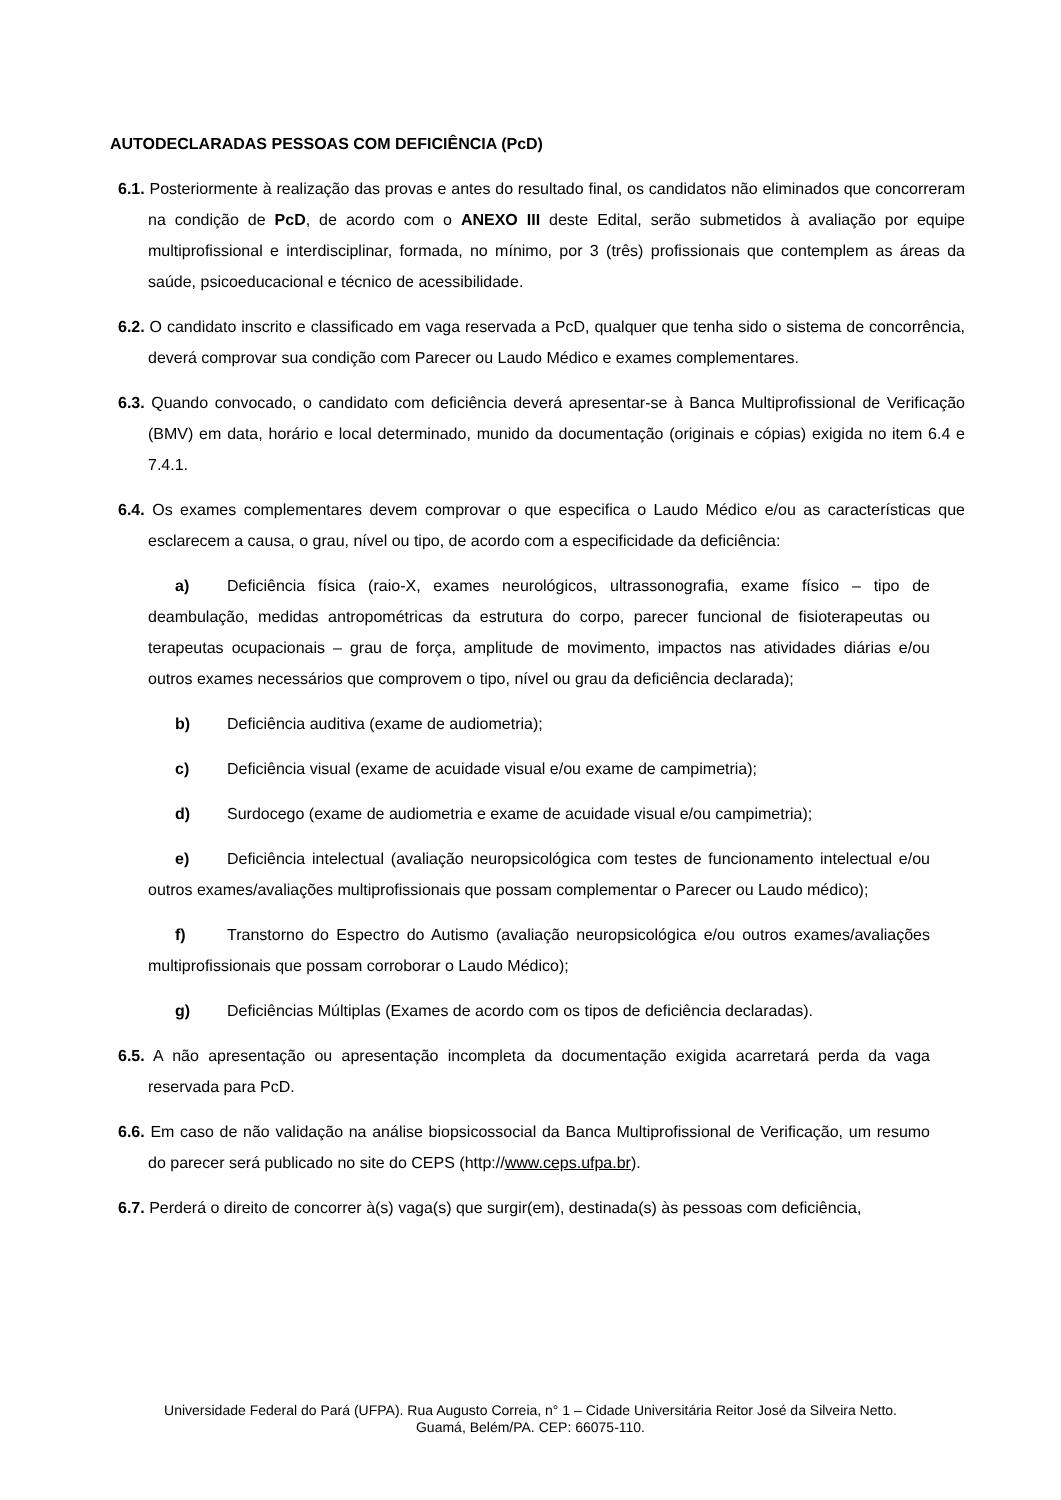AUTODECLARADAS PESSOAS COM DEFICIÊNCIA (PcD)
6.1. Posteriormente à realização das provas e antes do resultado final, os candidatos não eliminados que concorreram na condição de PcD, de acordo com o ANEXO III deste Edital, serão submetidos à avaliação por equipe multiprofissional e interdisciplinar, formada, no mínimo, por 3 (três) profissionais que contemplem as áreas da saúde, psicoeducacional e técnico de acessibilidade.
6.2. O candidato inscrito e classificado em vaga reservada a PcD, qualquer que tenha sido o sistema de concorrência, deverá comprovar sua condição com Parecer ou Laudo Médico e exames complementares.
6.3. Quando convocado, o candidato com deficiência deverá apresentar-se à Banca Multiprofissional de Verificação (BMV) em data, horário e local determinado, munido da documentação (originais e cópias) exigida no item 6.4 e 7.4.1.
6.4. Os exames complementares devem comprovar o que especifica o Laudo Médico e/ou as características que esclarecem a causa, o grau, nível ou tipo, de acordo com a especificidade da deficiência:
a) Deficiência física (raio-X, exames neurológicos, ultrassonografia, exame físico – tipo de deambulação, medidas antropométricas da estrutura do corpo, parecer funcional de fisioterapeutas ou terapeutas ocupacionais – grau de força, amplitude de movimento, impactos nas atividades diárias e/ou outros exames necessários que comprovem o tipo, nível ou grau da deficiência declarada);
b) Deficiência auditiva (exame de audiometria);
c) Deficiência visual (exame de acuidade visual e/ou exame de campimetria);
d) Surdocego (exame de audiometria e exame de acuidade visual e/ou campimetria);
e) Deficiência intelectual (avaliação neuropsicológica com testes de funcionamento intelectual e/ou outros exames/avaliações multiprofissionais que possam complementar o Parecer ou Laudo médico);
f) Transtorno do Espectro do Autismo (avaliação neuropsicológica e/ou outros exames/avaliações multiprofissionais que possam corroborar o Laudo Médico);
g) Deficiências Múltiplas (Exames de acordo com os tipos de deficiência declaradas).
6.5. A não apresentação ou apresentação incompleta da documentação exigida acarretará perda da vaga reservada para PcD.
6.6. Em caso de não validação na análise biopsicossocial da Banca Multiprofissional de Verificação, um resumo do parecer será publicado no site do CEPS (http://www.ceps.ufpa.br).
6.7. Perderá o direito de concorrer à(s) vaga(s) que surgir(em), destinada(s) às pessoas com deficiência,
Universidade Federal do Pará (UFPA). Rua Augusto Correia, n° 1 – Cidade Universitária Reitor José da Silveira Netto.
Guamá, Belém/PA. CEP: 66075-110.